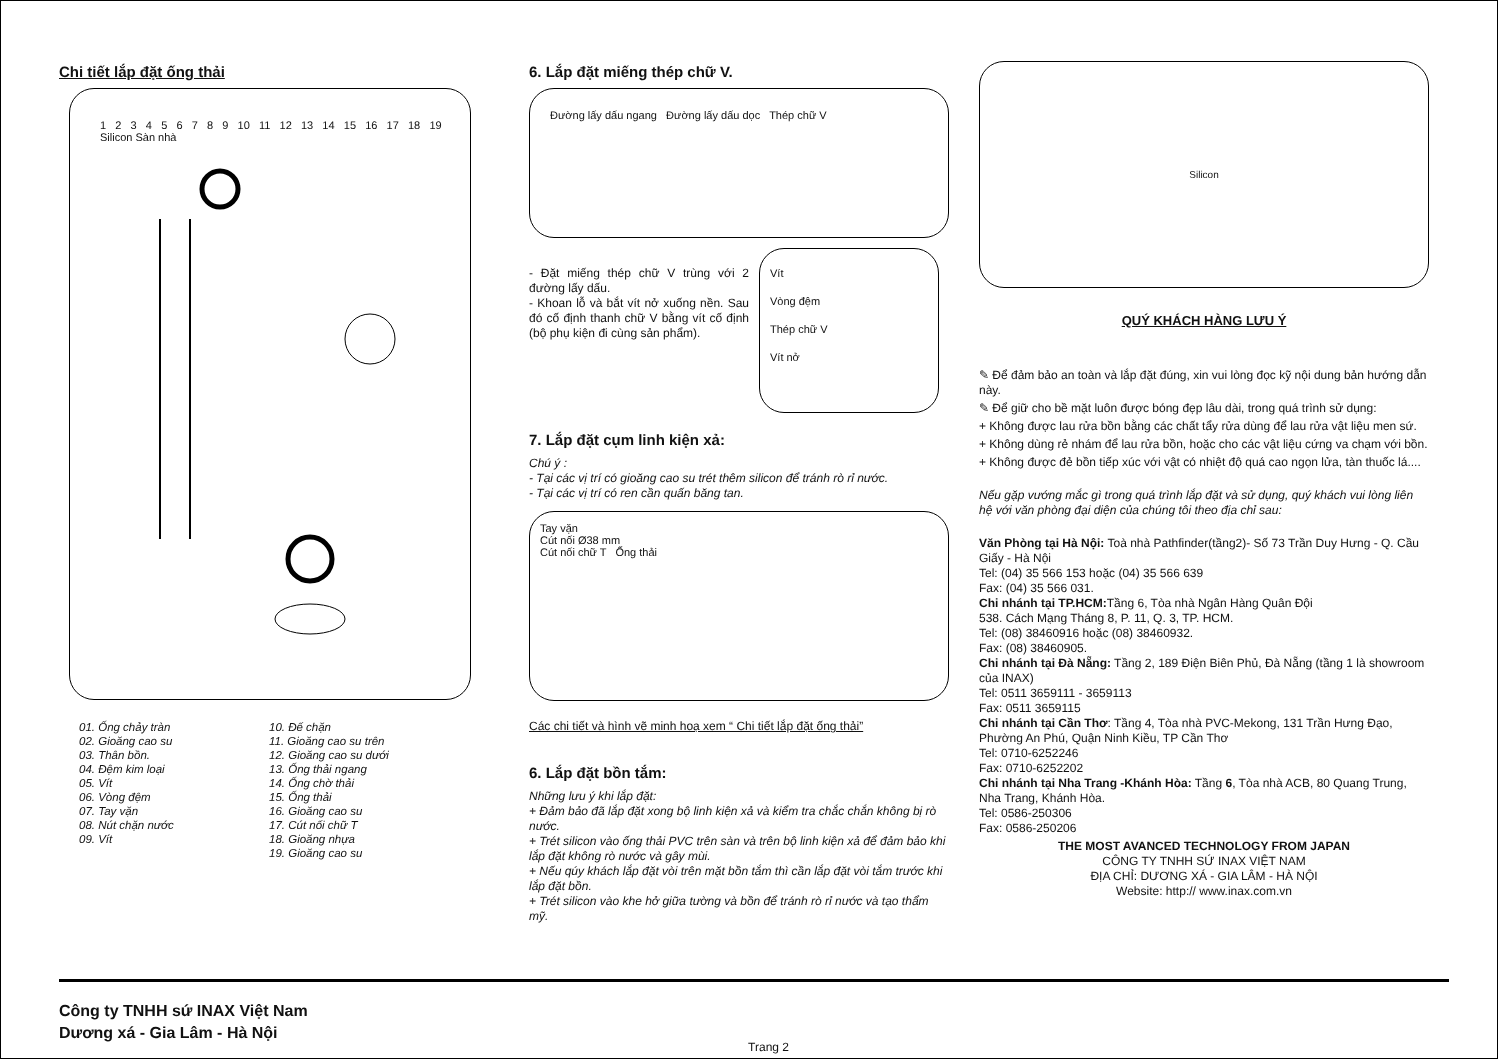Chi tiết lắp đặt ống thải
1 2 3 4 5 6 7 8 9 10 11 12 13 14 15 16 17 18 19 Silicon Sàn nhà
01. Ống chảy tràn
02. Gioăng cao su
03. Thân bồn.
04. Đệm kim loại
05. Vít
06. Vòng đệm
07. Tay vặn
08. Nút chặn nước
09. Vít
10. Đế chặn
11. Gioăng cao su trên
12. Gioăng cao su dưới
13. Ống thải ngang
14. Ống chờ thải
15. Ống thải
16. Gioăng cao su
17. Cút nối chữ T
18. Gioăng nhựa
19. Gioăng cao su
6. Lắp đặt miếng thép chữ V.
Đường lấy dấu ngang Đường lấy dấu dọc Thép chữ V
- Đặt miếng thép chữ V trùng với 2 đường lấy dấu.
- Khoan lỗ và bắt vít nở xuống nền. Sau đó cố định thanh chữ V bằng vít cố định (bộ phụ kiện đi cùng sản phẩm).
Vít
Vòng đệm
Thép chữ V
Vít nở
7. Lắp đặt cụm linh kiện xả:
Chú ý :
- Tại các vị trí có gioăng cao su trét thêm silicon để tránh rò rỉ nước.
- Tại các vị trí có ren cần quấn băng tan.
Tay vặn
Cút nối Ø38 mm
Cút nối chữ T Ống thải
Các chi tiết và hình vẽ minh hoạ xem “ Chi tiết lắp đặt ống thải”
6. Lắp đặt bồn tắm:
Những lưu ý khi lắp đặt:
+ Đảm bảo đã lắp đặt xong bộ linh kiện xả và kiểm tra chắc chắn không bị rò nước.
+ Trét silicon vào ống thải PVC trên sàn và trên bộ linh kiện xả để đảm bảo khi lắp đặt không rò nước và gây mùi.
+ Nếu qúy khách lắp đặt vòi trên mặt bồn tắm thì cần lắp đặt vòi tắm trước khi lắp đặt bồn.
+ Trét silicon vào khe hở giữa tường và bồn để tránh rò rỉ nước và tạo thẩm mỹ.
Silicon
QUÝ KHÁCH HÀNG LƯU Ý
✎ Để đảm bảo an toàn và lắp đặt đúng, xin vui lòng đọc kỹ nội dung bản hướng dẫn này.
✎ Để giữ cho bề mặt luôn được bóng đẹp lâu dài, trong quá trình sử dụng:
+ Không được lau rửa bồn bằng các chất tẩy rửa dùng để lau rửa vật liệu men sứ.
+ Không dùng rẻ nhám để lau rửa bồn, hoặc cho các vật liệu cứng va chạm với bồn.
+ Không được đẻ bồn tiếp xúc với vật có nhiệt độ quá cao ngọn lửa, tàn thuốc lá....
Nếu gặp vướng mắc gì trong quá trình lắp đặt và sử dụng, quý khách vui lòng liên hệ với văn phòng đại diện của chúng tôi theo địa chỉ sau:
Văn Phòng tại Hà Nội: Toà nhà Pathfinder(tầng2)- Số 73 Trần Duy Hưng - Q. Cầu Giấy - Hà Nội
Tel: (04) 35 566 153 hoặc (04) 35 566 639
Fax: (04) 35 566 031.
Chi nhánh tại TP.HCM: Tầng 6, Tòa nhà Ngân Hàng Quân Đội
538. Cách Mạng Tháng 8, P. 11, Q. 3, TP. HCM.
Tel: (08) 38460916 hoặc (08) 38460932.
Fax: (08) 38460905.
Chi nhánh tại Đà Nẵng: Tầng 2, 189 Điện Biên Phủ, Đà Nẵng (tầng 1 là showroom của INAX)
Tel: 0511 3659111 - 3659113
Fax: 0511 3659115
Chi nhánh tại Cần Thơ: Tầng 4, Tòa nhà PVC-Mekong, 131 Trần Hưng Đạo, Phường An Phú, Quận Ninh Kiều, TP Cần Thơ
Tel: 0710-6252246
Fax: 0710-6252202
Chi nhánh tại Nha Trang -Khánh Hòa: Tầng 6, Tòa nhà ACB, 80 Quang Trung, Nha Trang, Khánh Hòa.
Tel: 0586-250306
Fax: 0586-250206
THE MOST AVANCED TECHNOLOGY FROM JAPAN
CÔNG TY TNHH SỨ INAX VIỆT NAM
ĐỊA CHỈ: DƯƠNG XÁ - GIA LÂM - HÀ NỘI
Website: http:// www.inax.com.vn
Công ty TNHH sứ INAX Việt Nam
Dương xá - Gia Lâm - Hà Nội Trang 2